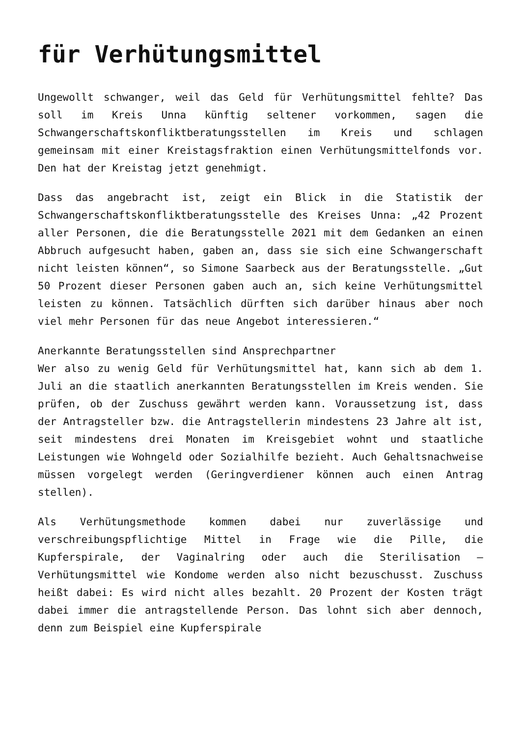für Verhütungsmittel
Ungewollt schwanger, weil das Geld für Verhütungsmittel fehlte? Das soll im Kreis Unna künftig seltener vorkommen, sagen die Schwangerschaftskonfliktberatungsstellen im Kreis und schlagen gemeinsam mit einer Kreistagsfraktion einen Verhütungsmittelfonds vor. Den hat der Kreistag jetzt genehmigt.
Dass das angebracht ist, zeigt ein Blick in die Statistik der Schwangerschaftskonfliktberatungsstelle des Kreises Unna: „42 Prozent aller Personen, die die Beratungsstelle 2021 mit dem Gedanken an einen Abbruch aufgesucht haben, gaben an, dass sie sich eine Schwangerschaft nicht leisten können“, so Simone Saarbeck aus der Beratungsstelle. „Gut 50 Prozent dieser Personen gaben auch an, sich keine Verhütungsmittel leisten zu können. Tatsächlich dürften sich darüber hinaus aber noch viel mehr Personen für das neue Angebot interessieren.“
Anerkannte Beratungsstellen sind Ansprechpartner
Wer also zu wenig Geld für Verhütungsmittel hat, kann sich ab dem 1. Juli an die staatlich anerkannten Beratungsstellen im Kreis wenden. Sie prüfen, ob der Zuschuss gewährt werden kann. Voraussetzung ist, dass der Antragsteller bzw. die Antragstellerin mindestens 23 Jahre alt ist, seit mindestens drei Monaten im Kreisgebiet wohnt und staatliche Leistungen wie Wohngeld oder Sozialhilfe bezieht. Auch Gehaltsnachweise müssen vorgelegt werden (Geringverdiener können auch einen Antrag stellen).
Als Verhütungsmethode kommen dabei nur zuverlässige und verschreibungspflichtige Mittel in Frage wie die Pille, die Kupferspirale, der Vaginalring oder auch die Sterilisation – Verhütungsmittel wie Kondome werden also nicht bezuschusst. Zuschuss heißt dabei: Es wird nicht alles bezahlt. 20 Prozent der Kosten trägt dabei immer die antragstellende Person. Das lohnt sich aber dennoch, denn zum Beispiel eine Kupferspirale